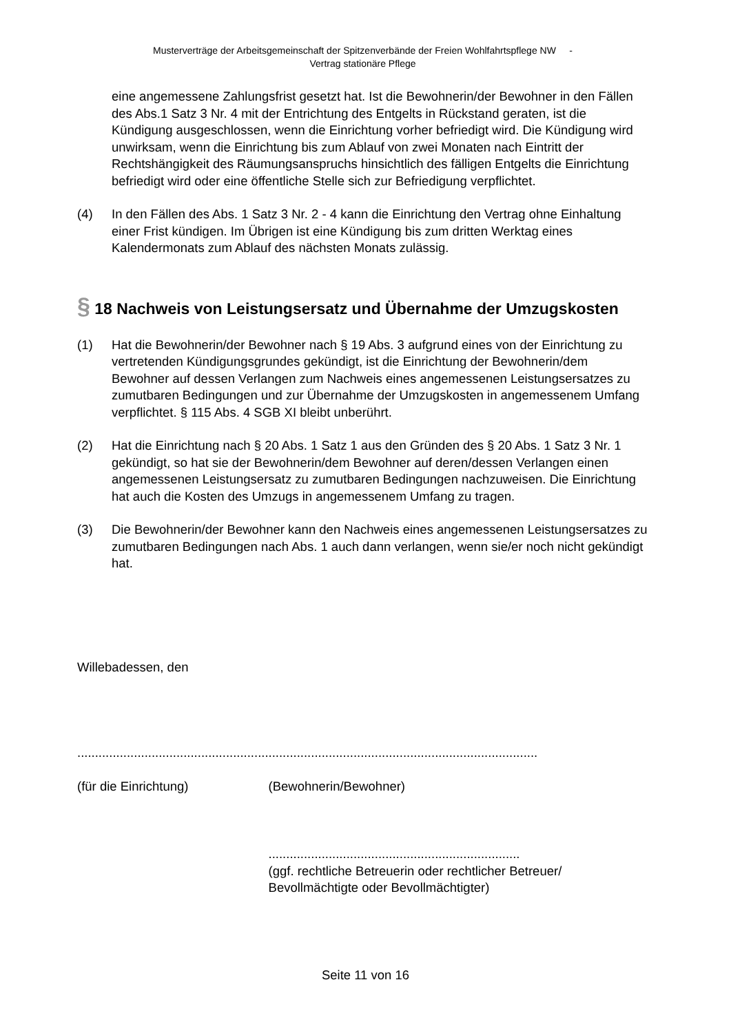Musterverträge der Arbeitsgemeinschaft der Spitzenverbände der Freien Wohlfahrtspflege NW -
Vertrag stationäre Pflege
eine angemessene Zahlungsfrist gesetzt hat. Ist die Bewohnerin/der Bewohner in den Fällen des Abs.1 Satz 3 Nr. 4 mit der Entrichtung des Entgelts in Rückstand geraten, ist die Kündigung ausgeschlossen, wenn die Einrichtung vorher befriedigt wird. Die Kündigung wird unwirksam, wenn die Einrichtung bis zum Ablauf von zwei Monaten nach Eintritt der Rechtshängigkeit des Räumungsanspruchs hinsichtlich des fälligen Entgelts die Einrichtung befriedigt wird oder eine öffentliche Stelle sich zur Befriedigung verpflichtet.
(4) In den Fällen des Abs. 1 Satz 3 Nr. 2 - 4 kann die Einrichtung den Vertrag ohne Einhaltung einer Frist kündigen. Im Übrigen ist eine Kündigung bis zum dritten Werktag eines Kalendermonats zum Ablauf des nächsten Monats zulässig.
§ 18 Nachweis von Leistungsersatz und Übernahme der Umzugskosten
(1) Hat die Bewohnerin/der Bewohner nach § 19 Abs. 3 aufgrund eines von der Einrichtung zu vertretenden Kündigungsgrundes gekündigt, ist die Einrichtung der Bewohnerin/dem Bewohner auf dessen Verlangen zum Nachweis eines angemessenen Leistungsersatzes zu zumutbaren Bedingungen und zur Übernahme der Umzugskosten in angemessenem Umfang verpflichtet. § 115 Abs. 4 SGB XI bleibt unberührt.
(2) Hat die Einrichtung nach § 20 Abs. 1 Satz 1 aus den Gründen des § 20 Abs. 1 Satz 3 Nr. 1 gekündigt, so hat sie der Bewohnerin/dem Bewohner auf deren/dessen Verlangen einen angemessenen Leistungsersatz zu zumutbaren Bedingungen nachzuweisen. Die Einrichtung hat auch die Kosten des Umzugs in angemessenem Umfang zu tragen.
(3) Die Bewohnerin/der Bewohner kann den Nachweis eines angemessenen Leistungsersatzes zu zumutbaren Bedingungen nach Abs. 1 auch dann verlangen, wenn sie/er noch nicht gekündigt hat.
Willebadessen, den
......................................................
(für die Einrichtung)
............................................................................
(Bewohnerin/Bewohner)
.......................................................................
(ggf. rechtliche Betreuerin oder rechtlicher Betreuer/ Bevollmächtigte oder Bevollmächtigter)
Seite 11 von 16